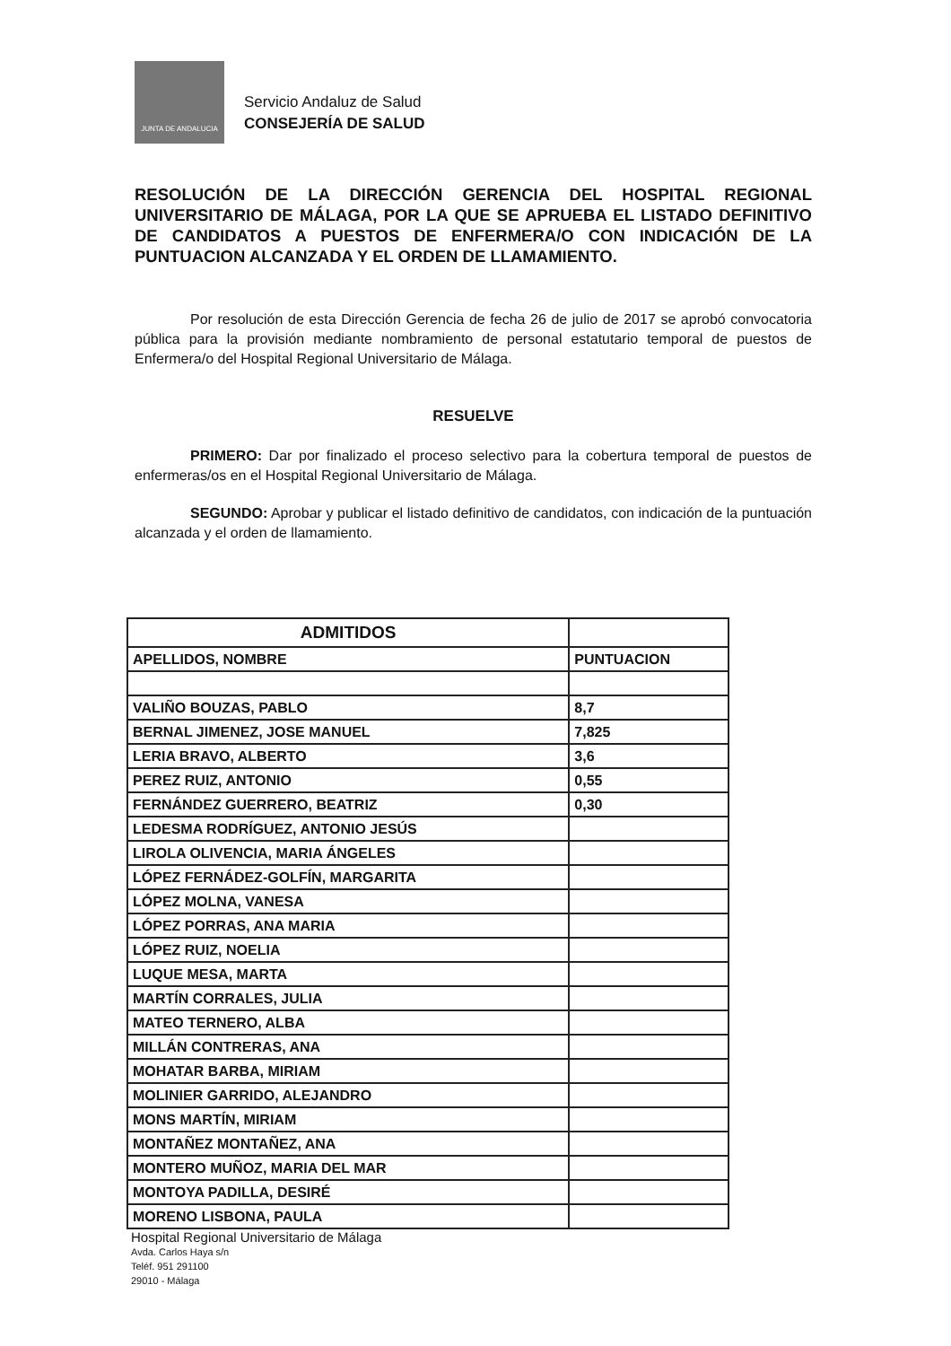JUNTA DE ANDALUCIA
Servicio Andaluz de Salud
CONSEJERÍA DE SALUD
RESOLUCIÓN DE LA DIRECCIÓN GERENCIA DEL HOSPITAL REGIONAL UNIVERSITARIO DE MÁLAGA, POR LA QUE SE APRUEBA EL LISTADO DEFINITIVO DE CANDIDATOS A PUESTOS DE ENFERMERA/O CON INDICACIÓN DE LA PUNTUACION ALCANZADA Y EL ORDEN DE LLAMAMIENTO.
Por resolución de esta Dirección Gerencia de fecha 26 de julio de 2017 se aprobó convocatoria pública para la provisión mediante nombramiento de personal estatutario temporal de puestos de Enfermera/o del Hospital Regional Universitario de Málaga.
RESUELVE
PRIMERO: Dar por finalizado el proceso selectivo para la cobertura temporal de puestos de enfermeras/os en el Hospital Regional Universitario de Málaga.
SEGUNDO: Aprobar y publicar el listado definitivo de candidatos, con indicación de la puntuación alcanzada y el orden de llamamiento.
| ADMITIDOS | |
| --- | --- |
| APELLIDOS, NOMBRE | PUNTUACION |
| VALIÑO BOUZAS, PABLO | 8,7 |
| BERNAL JIMENEZ, JOSE MANUEL | 7,825 |
| LERIA BRAVO, ALBERTO | 3,6 |
| PEREZ RUIZ, ANTONIO | 0,55 |
| FERNÁNDEZ GUERRERO, BEATRIZ | 0,30 |
| LEDESMA RODRÍGUEZ, ANTONIO JESÚS | |
| LIROLA OLIVENCIA, MARIA ÁNGELES | |
| LÓPEZ FERNÁDEZ-GOLFÍN, MARGARITA | |
| LÓPEZ MOLNA, VANESA | |
| LÓPEZ PORRAS, ANA MARIA | |
| LÓPEZ RUIZ, NOELIA | |
| LUQUE MESA, MARTA | |
| MARTÍN CORRALES, JULIA | |
| MATEO TERNERO, ALBA | |
| MILLÁN CONTRERAS, ANA | |
| MOHATAR BARBA, MIRIAM | |
| MOLINIER GARRIDO, ALEJANDRO | |
| MONS MARTÍN, MIRIAM | |
| MONTAÑEZ MONTAÑEZ, ANA | |
| MONTERO MUÑOZ, MARIA DEL MAR | |
| MONTOYA PADILLA, DESIRÉ | |
| MORENO LISBONA, PAULA | |
Hospital Regional Universitario de Málaga
Avda. Carlos Haya s/n
Teléf. 951 291100
29010 - Málaga